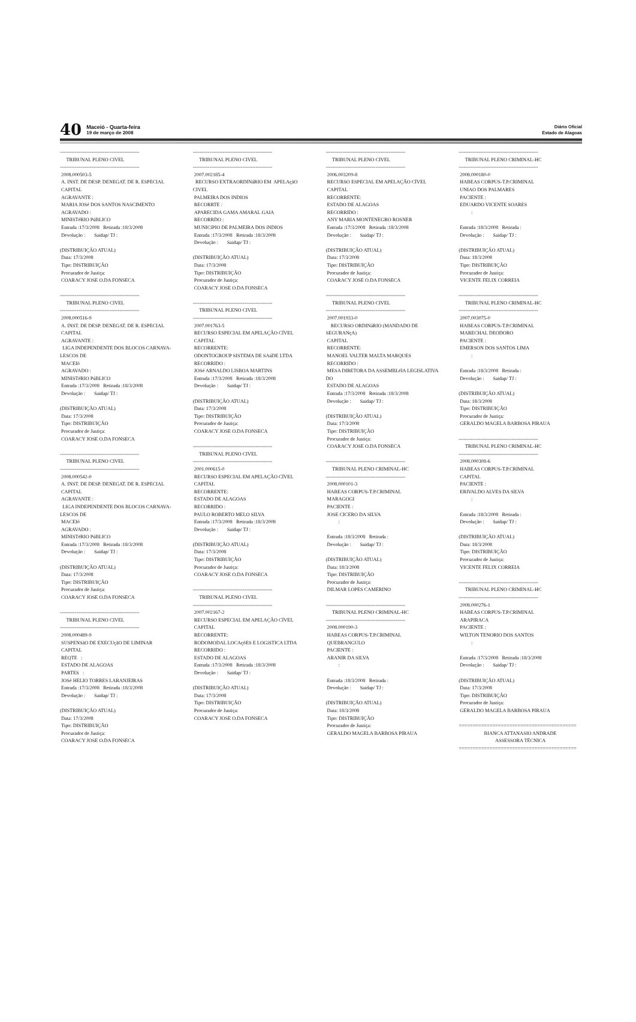40
Maceió - Quarta-feira
19 de março de 2008
Diário Oficial
Estado de Alagoas
------------------------------------------------ TRIBUNAL PLENO CIVEL ------------------------------------------------ 2008.000503-5 A. INST. DE DESP. DENEGAT. DE R. ESPECIAL CAPITAL AGRAVANTE : MARIA JOSé DOS SANTOS NASCIMENTO AGRAVADO : MINISTéRIO PúBLICO Entrada :17/3/2008 Retirada :18/3/2008 Devolução : Saidap/ TJ : (DISTRIBUIÇÃO ATUAL) Data: 17/3/2008 Tipo: DISTRIBUIÇÃO Procurador de Justiça: COARACY JOSE O.DA FONSECA ------------------------------------------------ TRIBUNAL PLENO CIVEL ------------------------------------------------ 2008.000516-9 A. INST. DE DESP. DENEGAT. DE R. ESPECIAL CAPITAL AGRAVANTE : LIGA INDEPENDENTE DOS BLOCOS CARNAVA- LESCOS DE MACEIó AGRAVADO : MINISTéRIO PúBLICO Entrada :17/3/2008 Retirada :18/3/2008 Devolução : Saidap/ TJ : (DISTRIBUIÇÃO ATUAL) Data: 17/3/2008 Tipo: DISTRIBUIÇÃO Procurador de Justiça: COARACY JOSE O.DA FONSECA ------------------------------------------------ TRIBUNAL PLENO CIVEL ------------------------------------------------ 2008.000542-0 A. INST. DE DESP. DENEGAT. DE R. ESPECIAL CAPITAL AGRAVANTE : LIGA INDEPENDENTE DOS BLOCOS CARNAVA- LESCOS DE MACEIó AGRAVADO : MINISTéRIO PúBLICO Entrada :17/3/2008 Retirada :18/3/2008 Devolução : Saidap/ TJ : (DISTRIBUIÇÃO ATUAL) Data: 17/3/2008 Tipo: DISTRIBUIÇÃO Procurador de Justiça: COARACY JOSE O.DA FONSECA ------------------------------------------------ TRIBUNAL PLENO CIVEL ------------------------------------------------ 2008.000489-9 SUSPENSãO DE EXECUçãO DE LIMINAR CAPITAL REQTE : ESTADO DE ALAGOAS PARTES : JOSé HELIO TORRES LARANJEIRAS Entrada :17/3/2008 Retirada :18/3/2008 Devolução : Saidap/ TJ : (DISTRIBUIÇÃO ATUAL) Data: 17/3/2008 Tipo: DISTRIBUIÇÃO Procurador de Justiça: COARACY JOSE O.DA FONSECA
------------------------------------------------ TRIBUNAL PLENO CIVEL ------------------------------------------------ 2007.002185-4 RECURSO EXTRAORDINáRIO EM APELAçãO CIVEL PALMEIRA DOS INDIOS RECORRTE : APARECIDA GAMA AMARAL GAIA RECORRDO : MUNICíPIO DE PALMEIRA DOS íNDIOS Entrada :17/3/2008 Retirada :18/3/2008 Devolução : Saidap/ TJ : (DISTRIBUIÇÃO ATUAL) Data: 17/3/2008 Tipo: DISTRIBUIÇÃO Procurador de Justiça: COARACY JOSE O.DA FONSECA ------------------------------------------------ TRIBUNAL PLENO CIVEL ------------------------------------------------ 2007.001763-5 RECURSO ESPECIAL EM APELAÇÃO CÍVEL CAPITAL RECORRENTE: ODONTOGROUP SISTEMA DE SAúDE LTDA RECORRIDO : JOSé ARNALDO LISBOA MARTINS Entrada :17/3/2008 Retirada :18/3/2008 Devolução : Saidap/ TJ : (DISTRIBUIÇÃO ATUAL) Data: 17/3/2008 Tipo: DISTRIBUIÇÃO Procurador de Justiça: COARACY JOSE O.DA FONSECA ------------------------------------------------ TRIBUNAL PLENO CIVEL ------------------------------------------------ 2001.000615-0 RECURSO ESPECIAL EM APELAÇÃO CÍVEL CAPITAL RECORRENTE: ESTADO DE ALAGOAS RECORRIDO : PAULO ROBERTO MELO SILVA Entrada :17/3/2008 Retirada :18/3/2008 Devolução : Saidap/ TJ : (DISTRIBUIÇÃO ATUAL) Data: 17/3/2008 Tipo: DISTRIBUIÇÃO Procurador de Justiça: COARACY JOSE O.DA FONSECA ------------------------------------------------ TRIBUNAL PLENO CIVEL ------------------------------------------------ 2007.002167-2 RECURSO ESPECIAL EM APELAÇÃO CÍVEL CAPITAL RECORRENTE: RODOMODAL LOCAçõES E LOGíSTICA LTDA RECORRIDO : ESTADO DE ALAGOAS Entrada :17/3/2008 Retirada :18/3/2008 Devolução : Saidap/ TJ : (DISTRIBUIÇÃO ATUAL) Data: 17/3/2008 Tipo: DISTRIBUIÇÃO Procurador de Justiça: COARACY JOSE O.DA FONSECA
------------------------------------------------ TRIBUNAL PLENO CIVEL ------------------------------------------------ 2006.003209-8 RECURSO ESPECIAL EM APELAÇÃO CÍVEL CAPITAL RECORRENTE: ESTADO DE ALAGOAS RECORRIDO : ANY MARIA MONTENEGRO ROSNER Entrada :17/3/2008 Retirada :18/3/2008 Devolução : Saidap/ TJ : (DISTRIBUIÇÃO ATUAL) Data: 17/3/2008 Tipo: DISTRIBUIÇÃO Procurador de Justiça: COARACY JOSE O.DA FONSECA ------------------------------------------------ TRIBUNAL PLENO CIVEL ------------------------------------------------ 2007.001933-0 RECURSO ORDINáRIO (MANDADO DE SEGURANçA) CAPITAL RECORRENTE: MANOEL VALTER MALTA MARQUES RECORRIDO : MESA DIRETORA DA ASSEMBLéIA LEGISLATIVA DO ESTADO DE ALAGOAS Entrada :17/3/2008 Retirada :18/3/2008 Devolução : Saidap/ TJ : (DISTRIBUIÇÃO ATUAL) Data: 17/3/2008 Tipo: DISTRIBUIÇÃO Procurador de Justiça: COARACY JOSE O.DA FONSECA ------------------------------------------------ TRIBUNAL PLENO CRIMINAL-HC ------------------------------------------------ 2008.000101-3 HABEAS CORPUS-T.P.CRIMINAL MARAGOGI PACIENTE : JOSE CICERO DA SILVA : Entrada :18/3/2008 Retirada : Devolução : Saidap/ TJ : (DISTRIBUIÇÃO ATUAL) Data: 18/3/2008 Tipo: DISTRIBUIÇÃO Procurador de Justiça: DILMAR LOPES CAMERINO ------------------------------------------------ TRIBUNAL PLENO CRIMINAL-HC ------------------------------------------------ 2008.000190-3 HABEAS CORPUS-T.P.CRIMINAL QUEBRANGULO PACIENTE : ARANIR DA SILVA : Entrada :18/3/2008 Retirada : Devolução : Saidap/ TJ : (DISTRIBUIÇÃO ATUAL) Data: 18/3/2008 Tipo: DISTRIBUIÇÃO Procurador de Justiça: GERALDO MAGELA BARBOSA PIRAUA
------------------------------------------------ TRIBUNAL PLENO CRIMINAL-HC ------------------------------------------------ 2008.000180-0 HABEAS CORPUS-T.P.CRIMINAL UNIAO DOS PALMARES PACIENTE : EDUARDO VICENTE SOARES : Entrada :18/3/2008 Retirada : Devolução : Saidap/ TJ : (DISTRIBUIÇÃO ATUAL) Data: 18/3/2008 Tipo: DISTRIBUIÇÃO Procurador de Justiça: VICENTE FELIX CORREIA ------------------------------------------------ TRIBUNAL PLENO CRIMINAL-HC ------------------------------------------------ 2007.003075-0 HABEAS CORPUS-T.P.CRIMINAL MARECHAL DEODORO PACIENTE : EMERSON DOS SANTOS LIMA : Entrada :18/3/2008 Retirada : Devolução : Saidap/ TJ : (DISTRIBUIÇÃO ATUAL) Data: 18/3/2008 Tipo: DISTRIBUIÇÃO Procurador de Justiça: GERALDO MAGELA BARBOSA PIRAUA ------------------------------------------------ TRIBUNAL PLENO CRIMINAL-HC ------------------------------------------------ 2008.000308-6 HABEAS CORPUS-T.P.CRIMINAL CAPITAL PACIENTE : ERIVALDO ALVES DA SILVA : Entrada :18/3/2008 Retirada : Devolução : Saidap/ TJ : (DISTRIBUIÇÃO ATUAL) Data: 18/3/2008 Tipo: DISTRIBUIÇÃO Procurador de Justiça: VICENTE FELIX CORREIA ------------------------------------------------ TRIBUNAL PLENO CRIMINAL-HC ------------------------------------------------ 2008.000276-1 HABEAS CORPUS-T.P.CRIMINAL ARAPIRACA PACIENTE : WILTON TENORIO DOS SANTOS : Entrada :17/3/2008 Retirada :18/3/2008 Devolução : Saidap/ TJ : (DISTRIBUIÇÃO ATUAL) Data: 17/3/2008 Tipo: DISTRIBUIÇÃO Procurador de Justiça: GERALDO MAGELA BARBOSA PIRAUA ==========================================
BIANCA ATTANASIO ANDRADE ASSESSORA TÉCNICA
==========================================